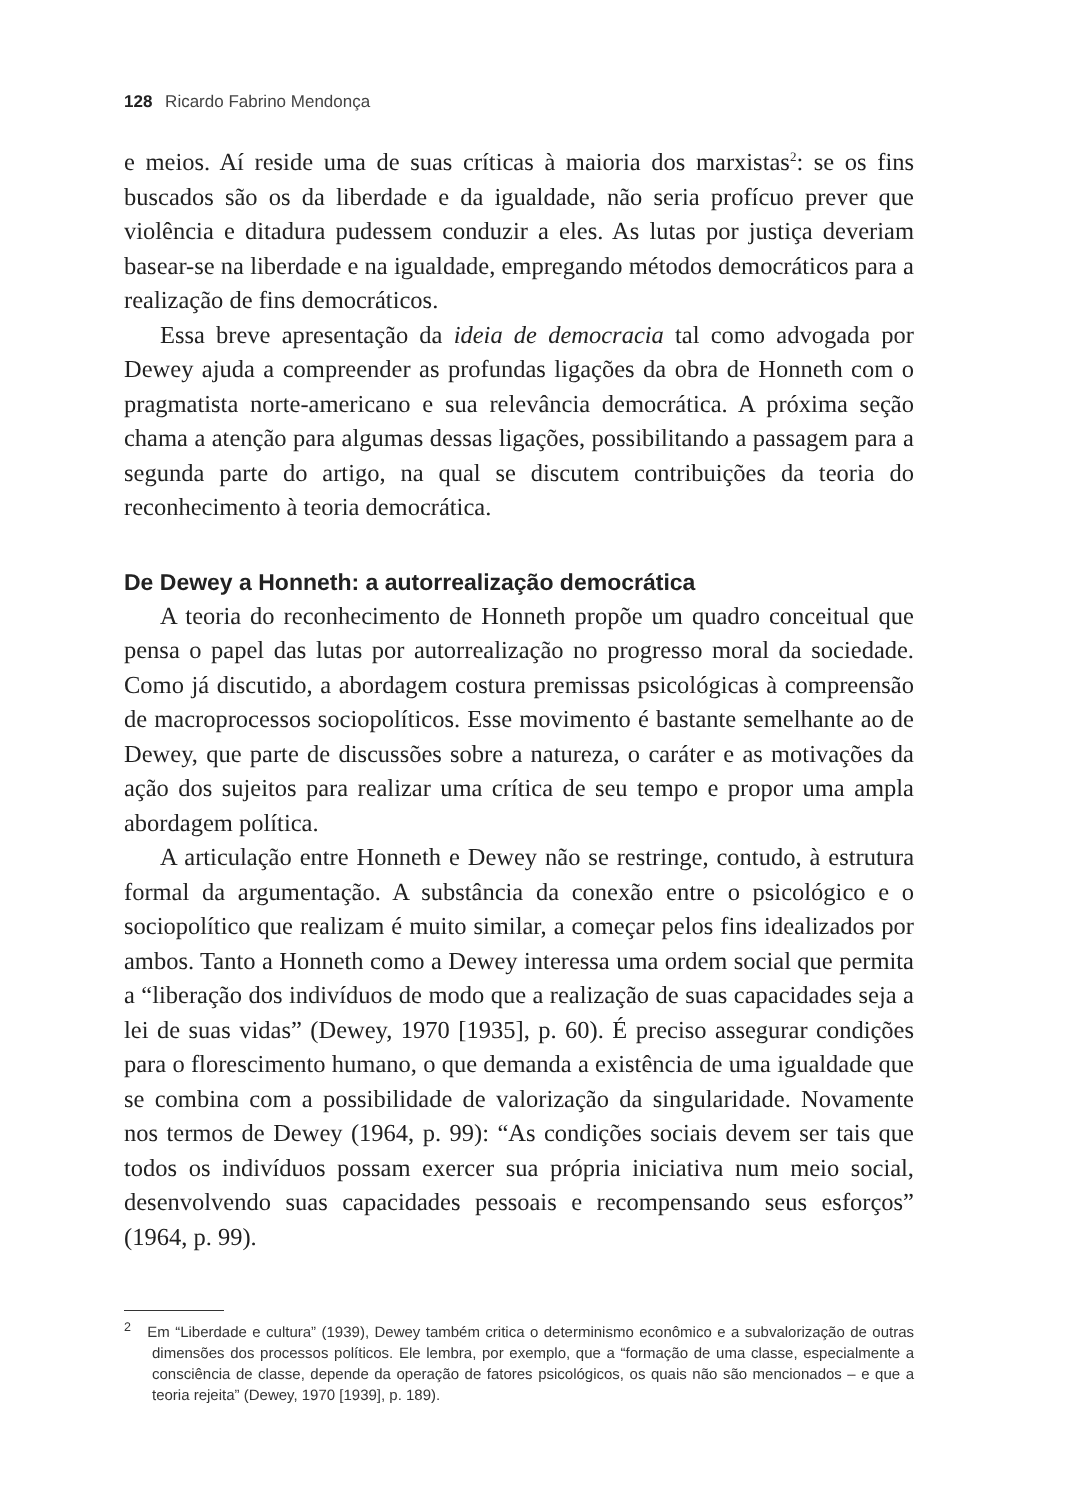128 Ricardo Fabrino Mendonça
e meios. Aí reside uma de suas críticas à maioria dos marxistas<sup>2</sup>: se os fins buscados são os da liberdade e da igualdade, não seria profícuo prever que violência e ditadura pudessem conduzir a eles. As lutas por justiça deveriam basear-se na liberdade e na igualdade, empregando métodos democráticos para a realização de fins democráticos.
Essa breve apresentação da ideia de democracia tal como advogada por Dewey ajuda a compreender as profundas ligações da obra de Honneth com o pragmatista norte-americano e sua relevância democrática. A próxima seção chama a atenção para algumas dessas ligações, possibilitando a passagem para a segunda parte do artigo, na qual se discutem contribuições da teoria do reconhecimento à teoria democrática.
De Dewey a Honneth: a autorrealização democrática
A teoria do reconhecimento de Honneth propõe um quadro conceitual que pensa o papel das lutas por autorrealização no progresso moral da sociedade. Como já discutido, a abordagem costura premissas psicológicas à compreensão de macroprocessos sociopolíticos. Esse movimento é bastante semelhante ao de Dewey, que parte de discussões sobre a natureza, o caráter e as motivações da ação dos sujeitos para realizar uma crítica de seu tempo e propor uma ampla abordagem política.
A articulação entre Honneth e Dewey não se restringe, contudo, à estrutura formal da argumentação. A substância da conexão entre o psicológico e o sociopolítico que realizam é muito similar, a começar pelos fins idealizados por ambos. Tanto a Honneth como a Dewey interessa uma ordem social que permita a “liberação dos indivíduos de modo que a realização de suas capacidades seja a lei de suas vidas” (Dewey, 1970 [1935], p. 60). É preciso assegurar condições para o florescimento humano, o que demanda a existência de uma igualdade que se combina com a possibilidade de valorização da singularidade. Novamente nos termos de Dewey (1964, p. 99): “As condições sociais devem ser tais que todos os indivíduos possam exercer sua própria iniciativa num meio social, desenvolvendo suas capacidades pessoais e recompensando seus esforços” (1964, p. 99).
<sup>2</sup> Em “Liberdade e cultura” (1939), Dewey também critica o determinismo econômico e a subvalorização de outras dimensões dos processos políticos. Ele lembra, por exemplo, que a “formação de uma classe, especialmente a consciência de classe, depende da operação de fatores psicológicos, os quais não são mencionados – e que a teoria rejeita” (Dewey, 1970 [1939], p. 189).